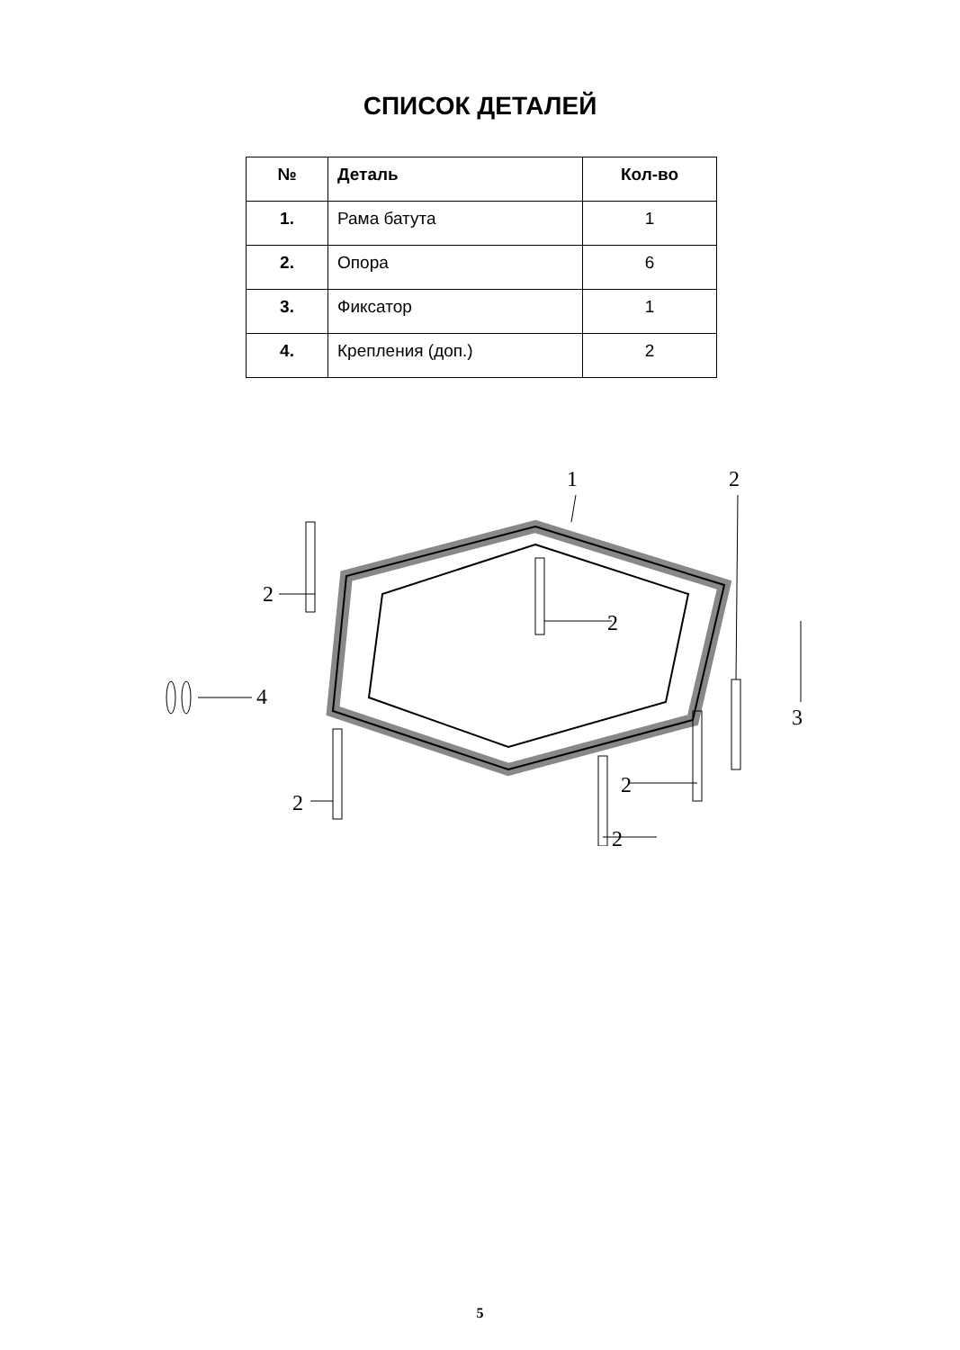СПИСОК ДЕТАЛЕЙ
| № | Деталь | Кол-во |
| --- | --- | --- |
| 1. | Рама батута | 1 |
| 2. | Опора | 6 |
| 3. | Фиксатор | 1 |
| 4. | Крепления (доп.) | 2 |
1
2
2
2
4
2
2
2
3
5